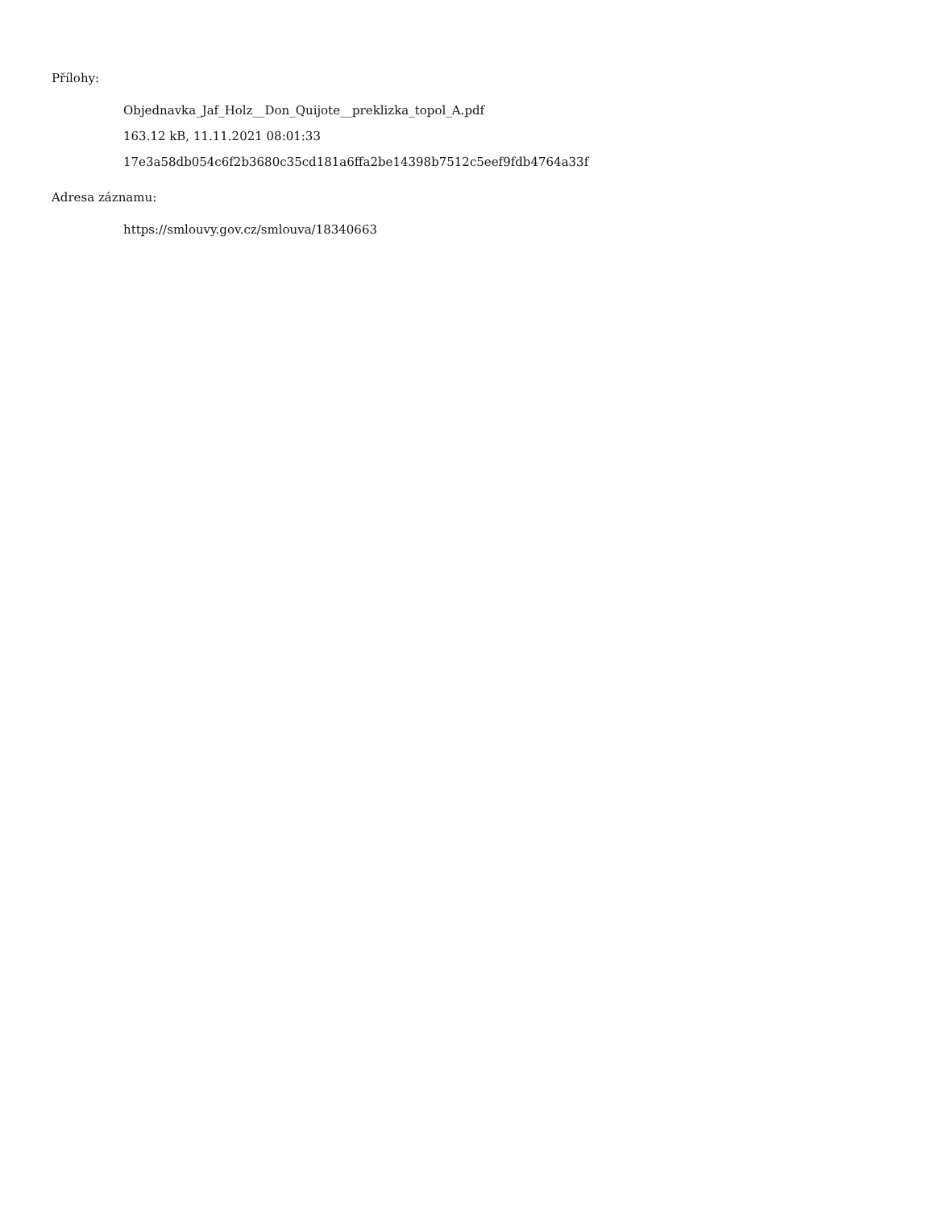Přílohy:
Objednavka_Jaf_Holz__Don_Quijote__preklizka_topol_A.pdf
163.12 kB, 11.11.2021 08:01:33
17e3a58db054c6f2b3680c35cd181a6ffa2be14398b7512c5eef9fdb4764a33f
Adresa záznamu:
https://smlouvy.gov.cz/smlouva/18340663